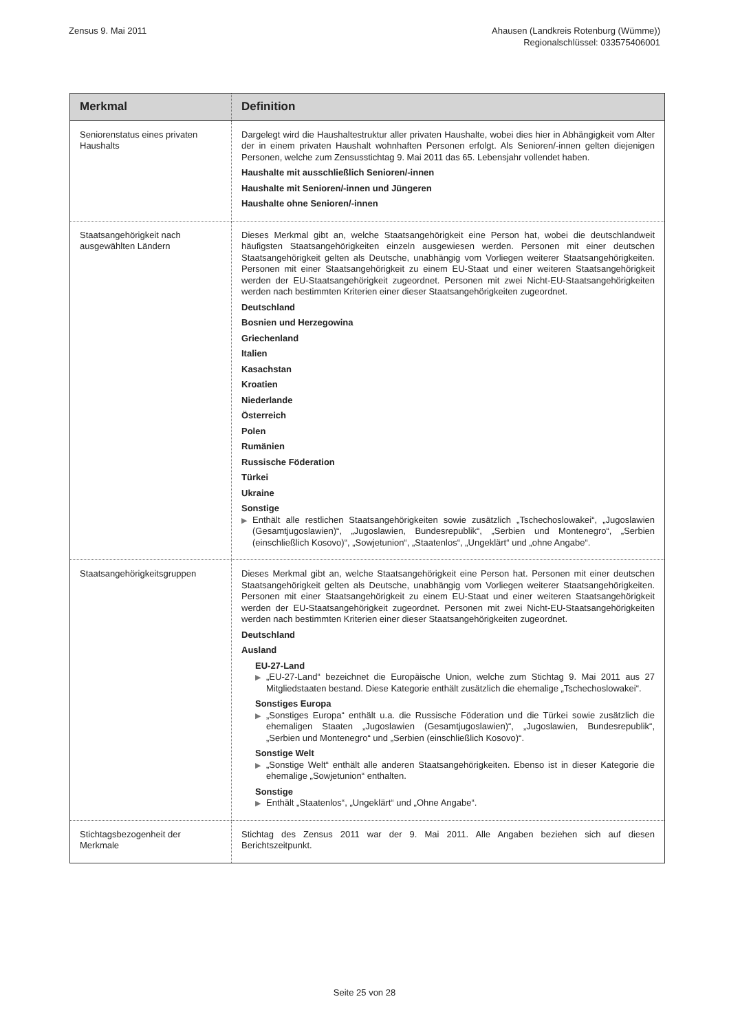Zensus 9. Mai 2011 Ahausen (Landkreis Rotenburg (Wümme))
Regionalschlüssel: 033575406001
| Merkmal | Definition |
| --- | --- |
| Seniorenstatus eines privaten Haushalts | Dargelegt wird die Haushaltestruktur aller privaten Haushalte, wobei dies hier in Abhängigkeit vom Alter der in einem privaten Haushalt wohnhaften Personen erfolgt. Als Senioren/-innen gelten diejenigen Personen, welche zum Zensusstichtag 9. Mai 2011 das 65. Lebensjahr vollendet haben. Haushalte mit ausschließlich Senioren/-innen Haushalte mit Senioren/-innen und Jüngeren Haushalte ohne Senioren/-innen |
| Staatsangehörigkeit nach ausgewählten Ländern | Dieses Merkmal gibt an, welche Staatsangehörigkeit eine Person hat, wobei die deutschlandweit häufigsten Staatsangehörigkeiten einzeln ausgewiesen werden. Personen mit einer deutschen Staatsangehörigkeit gelten als Deutsche, unabhängig vom Vorliegen weiterer Staatsangehörigkeiten. Personen mit einer Staatsangehörigkeit zu einem EU-Staat und einer weiteren Staatsangehörigkeit werden der EU-Staatsangehörigkeit zugeordnet. Personen mit zwei Nicht-EU-Staatsangehörigkeiten werden nach bestimmten Kriterien einer dieser Staatsangehörigkeiten zugeordnet. Deutschland Bosnien und Herzegowina Griechenland Italien Kasachstan Kroatien Niederlande Österreich Polen Rumänien Russische Föderation Türkei Ukraine Sonstige ▶ Enthält alle restlichen Staatsangehörigkeiten sowie zusätzlich „Tschechoslowakei“, „Jugoslawien (Gesamtjugoslawien)“, „Jugoslawien, Bundesrepublik“, „Serbien und Montenegro“, „Serbien (einschließlich Kosovo)“, „Sowjetunion“, „Staatenlos“, „Ungeklärt“ und „ohne Angabe“. |
| Staatsangehörigkeitsgruppen | Dieses Merkmal gibt an, welche Staatsangehörigkeit eine Person hat. Personen mit einer deutschen Staatsangehörigkeit gelten als Deutsche, unabhängig vom Vorliegen weiterer Staatsangehörigkeiten. Personen mit einer Staatsangehörigkeit zu einem EU-Staat und einer weiteren Staatsangehörigkeit werden der EU-Staatsangehörigkeit zugeordnet. Personen mit zwei Nicht-EU-Staatsangehörigkeiten werden nach bestimmten Kriterien einer dieser Staatsangehörigkeiten zugeordnet. Deutschland Ausland EU-27-Land ▶ „EU-27-Land“ bezeichnet die Europäische Union, welche zum Stichtag 9. Mai 2011 aus 27 Mitgliedstaaten bestand. Diese Kategorie enthält zusätzlich die ehemalige „Tschechoslowakei“. Sonstiges Europa ▶ „Sonstiges Europa“ enthält u.a. die Russische Föderation und die Türkei sowie zusätzlich die ehemaligen Staaten „Jugoslawien (Gesamtjugoslawien)“, „Jugoslawien, Bundesrepublik“, „Serbien und Montenegro“ und „Serbien (einschließlich Kosovo)“. Sonstige Welt ▶ „Sonstige Welt“ enthält alle anderen Staatsangehörigkeiten. Ebenso ist in dieser Kategorie die ehemalige „Sowjetunion“ enthalten. Sonstige ▶ Enthält „Staatenlos“, „Ungeklärt“ und „Ohne Angabe“. |
| Stichtagsbezogenheit der Merkmale | Stichtag des Zensus 2011 war der 9. Mai 2011. Alle Angaben beziehen sich auf diesen Berichtszeitpunkt. |
Seite 25 von 28